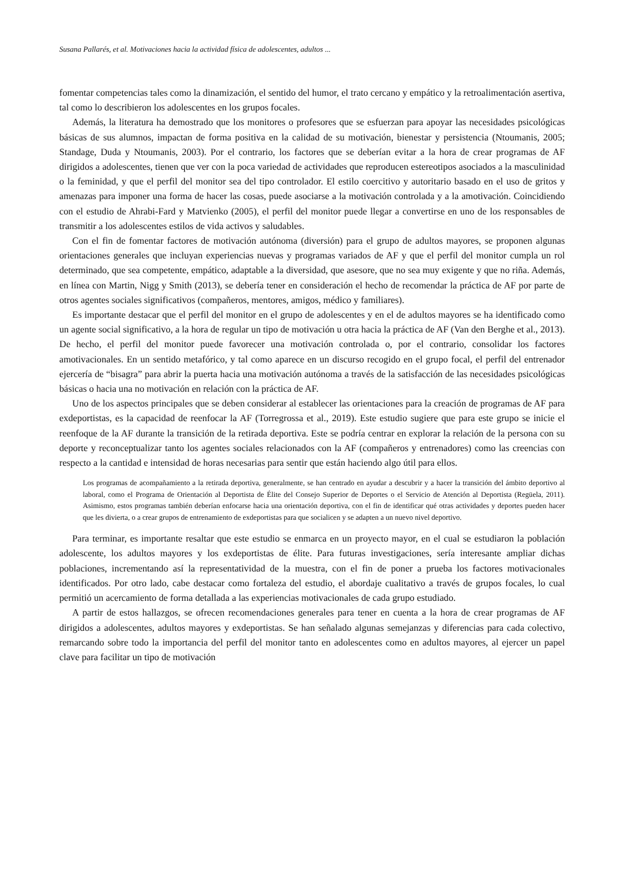Susana Pallarés, et al. Motivaciones hacia la actividad física de adolescentes, adultos ...
fomentar competencias tales como la dinamización, el sentido del humor, el trato cercano y empático y la retroalimentación asertiva, tal como lo describieron los adolescentes en los grupos focales.
Además, la literatura ha demostrado que los monitores o profesores que se esfuerzan para apoyar las necesidades psicológicas básicas de sus alumnos, impactan de forma positiva en la calidad de su motivación, bienestar y persistencia (Ntoumanis, 2005; Standage, Duda y Ntoumanis, 2003). Por el contrario, los factores que se deberían evitar a la hora de crear programas de AF dirigidos a adolescentes, tienen que ver con la poca variedad de actividades que reproducen estereotipos asociados a la masculinidad o la feminidad, y que el perfil del monitor sea del tipo controlador. El estilo coercitivo y autoritario basado en el uso de gritos y amenazas para imponer una forma de hacer las cosas, puede asociarse a la motivación controlada y a la amotivación. Coincidiendo con el estudio de Ahrabi-Fard y Matvienko (2005), el perfil del monitor puede llegar a convertirse en uno de los responsables de transmitir a los adolescentes estilos de vida activos y saludables.
Con el fin de fomentar factores de motivación autónoma (diversión) para el grupo de adultos mayores, se proponen algunas orientaciones generales que incluyan experiencias nuevas y programas variados de AF y que el perfil del monitor cumpla un rol determinado, que sea competente, empático, adaptable a la diversidad, que asesore, que no sea muy exigente y que no riña. Además, en línea con Martin, Nigg y Smith (2013), se debería tener en consideración el hecho de recomendar la práctica de AF por parte de otros agentes sociales significativos (compañeros, mentores, amigos, médico y familiares).
Es importante destacar que el perfil del monitor en el grupo de adolescentes y en el de adultos mayores se ha identificado como un agente social significativo, a la hora de regular un tipo de motivación u otra hacia la práctica de AF (Van den Berghe et al., 2013). De hecho, el perfil del monitor puede favorecer una motivación controlada o, por el contrario, consolidar los factores amotivacionales. En un sentido metafórico, y tal como aparece en un discurso recogido en el grupo focal, el perfil del entrenador ejercería de “bisagra” para abrir la puerta hacia una motivación autónoma a través de la satisfacción de las necesidades psicológicas básicas o hacia una no motivación en relación con la práctica de AF.
Uno de los aspectos principales que se deben considerar al establecer las orientaciones para la creación de programas de AF para exdeportistas, es la capacidad de reenfocar la AF (Torregrossa et al., 2019). Este estudio sugiere que para este grupo se inicie el reenfoque de la AF durante la transición de la retirada deportiva. Este se podría centrar en explorar la relación de la persona con su deporte y reconceptualizar tanto los agentes sociales relacionados con la AF (compañeros y entrenadores) como las creencias con respecto a la cantidad e intensidad de horas necesarias para sentir que están haciendo algo útil para ellos.
Los programas de acompañamiento a la retirada deportiva, generalmente, se han centrado en ayudar a descubrir y a hacer la transición del ámbito deportivo al laboral, como el Programa de Orientación al Deportista de Élite del Consejo Superior de Deportes o el Servicio de Atención al Deportista (Regüela, 2011). Asimismo, estos programas también deberían enfocarse hacia una orientación deportiva, con el fin de identificar qué otras actividades y deportes pueden hacer que les divierta, o a crear grupos de entrenamiento de exdeportistas para que socialicen y se adapten a un nuevo nivel deportivo.
Para terminar, es importante resaltar que este estudio se enmarca en un proyecto mayor, en el cual se estudiaron la población adolescente, los adultos mayores y los exdeportistas de élite. Para futuras investigaciones, sería interesante ampliar dichas poblaciones, incrementando así la representatividad de la muestra, con el fin de poner a prueba los factores motivacionales identificados. Por otro lado, cabe destacar como fortaleza del estudio, el abordaje cualitativo a través de grupos focales, lo cual permitió un acercamiento de forma detallada a las experiencias motivacionales de cada grupo estudiado.
A partir de estos hallazgos, se ofrecen recomendaciones generales para tener en cuenta a la hora de crear programas de AF dirigidos a adolescentes, adultos mayores y exdeportistas. Se han señalado algunas semejanzas y diferencias para cada colectivo, remarcando sobre todo la importancia del perfil del monitor tanto en adolescentes como en adultos mayores, al ejercer un papel clave para facilitar un tipo de motivación